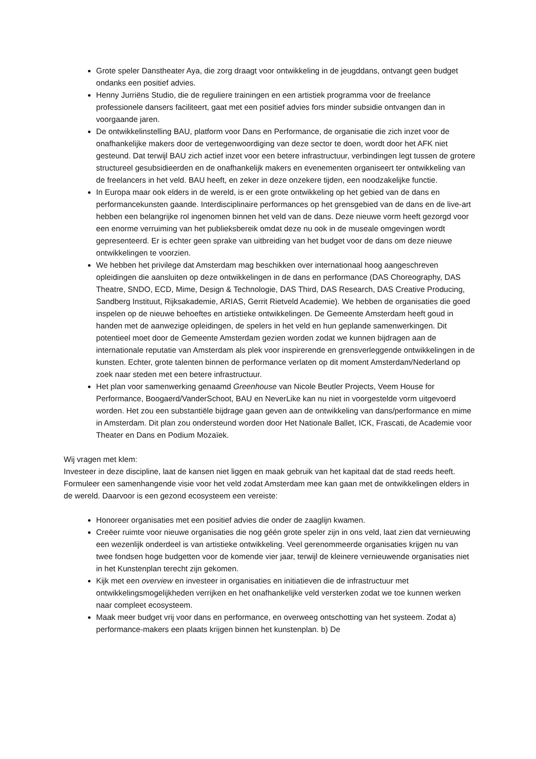Grote speler Danstheater Aya, die zorg draagt voor ontwikkeling in de jeugddans, ontvangt geen budget ondanks een positief advies.
Henny Jurriëns Studio, die de reguliere trainingen en een artistiek programma voor de freelance professionele dansers faciliteert, gaat met een positief advies fors minder subsidie ontvangen dan in voorgaande jaren.
De ontwikkelinstelling BAU, platform voor Dans en Performance, de organisatie die zich inzet voor de onafhankelijke makers door de vertegenwoordiging van deze sector te doen, wordt door het AFK niet gesteund. Dat terwijl BAU zich actief inzet voor een betere infrastructuur, verbindingen legt tussen de grotere structureel gesubsidieerden en de onafhankelijk makers en evenementen organiseert ter ontwikkeling van de freelancers in het veld. BAU heeft, en zeker in deze onzekere tijden, een noodzakelijke functie.
In Europa maar ook elders in de wereld, is er een grote ontwikkeling op het gebied van de dans en performancekunsten gaande. Interdisciplinaire performances op het grensgebied van de dans en de live-art hebben een belangrijke rol ingenomen binnen het veld van de dans. Deze nieuwe vorm heeft gezorgd voor een enorme verruiming van het publieksbereik omdat deze nu ook in de museale omgevingen wordt gepresenteerd. Er is echter geen sprake van uitbreiding van het budget voor de dans om deze nieuwe ontwikkelingen te voorzien.
We hebben het privilege dat Amsterdam mag beschikken over internationaal hoog aangeschreven opleidingen die aansluiten op deze ontwikkelingen in de dans en performance (DAS Choreography, DAS Theatre, SNDO, ECD, Mime, Design & Technologie, DAS Third, DAS Research, DAS Creative Producing, Sandberg Instituut, Rijksakademie, ARIAS, Gerrit Rietveld Academie). We hebben de organisaties die goed inspelen op de nieuwe behoeftes en artistieke ontwikkelingen. De Gemeente Amsterdam heeft goud in handen met de aanwezige opleidingen, de spelers in het veld en hun geplande samenwerkingen. Dit potentieel moet door de Gemeente Amsterdam gezien worden zodat we kunnen bijdragen aan de internationale reputatie van Amsterdam als plek voor inspirerende en grensverleggende ontwikkelingen in de kunsten. Echter, grote talenten binnen de performance verlaten op dit moment Amsterdam/Nederland op zoek naar steden met een betere infrastructuur.
Het plan voor samenwerking genaamd Greenhouse van Nicole Beutler Projects, Veem House for Performance, Boogaerd/VanderSchoot, BAU en NeverLike kan nu niet in voorgestelde vorm uitgevoerd worden. Het zou een substantiële bijdrage gaan geven aan de ontwikkeling van dans/performance en mime in Amsterdam. Dit plan zou ondersteund worden door Het Nationale Ballet, ICK, Frascati, de Academie voor Theater en Dans en Podium Mozaïek.
Wij vragen met klem:
Investeer in deze discipline, laat de kansen niet liggen en maak gebruik van het kapitaal dat de stad reeds heeft. Formuleer een samenhangende visie voor het veld zodat Amsterdam mee kan gaan met de ontwikkelingen elders in de wereld. Daarvoor is een gezond ecosysteem een vereiste:
Honoreer organisaties met een positief advies die onder de zaaglijn kwamen.
Creëer ruimte voor nieuwe organisaties die nog géén grote speler zijn in ons veld, laat zien dat vernieuwing een wezenlijk onderdeel is van artistieke ontwikkeling. Veel gerenommeerde organisaties krijgen nu van twee fondsen hoge budgetten voor de komende vier jaar, terwijl de kleinere vernieuwende organisaties niet in het Kunstenplan terecht zijn gekomen.
Kijk met een overview en investeer in organisaties en initiatieven die de infrastructuur met ontwikkelingsmogelijkheden verrijken en het onafhankelijke veld versterken zodat we toe kunnen werken naar compleet ecosysteem.
Maak meer budget vrij voor dans en performance, en overweeg ontschotting van het systeem. Zodat a) performance-makers een plaats krijgen binnen het kunstenplan. b) De